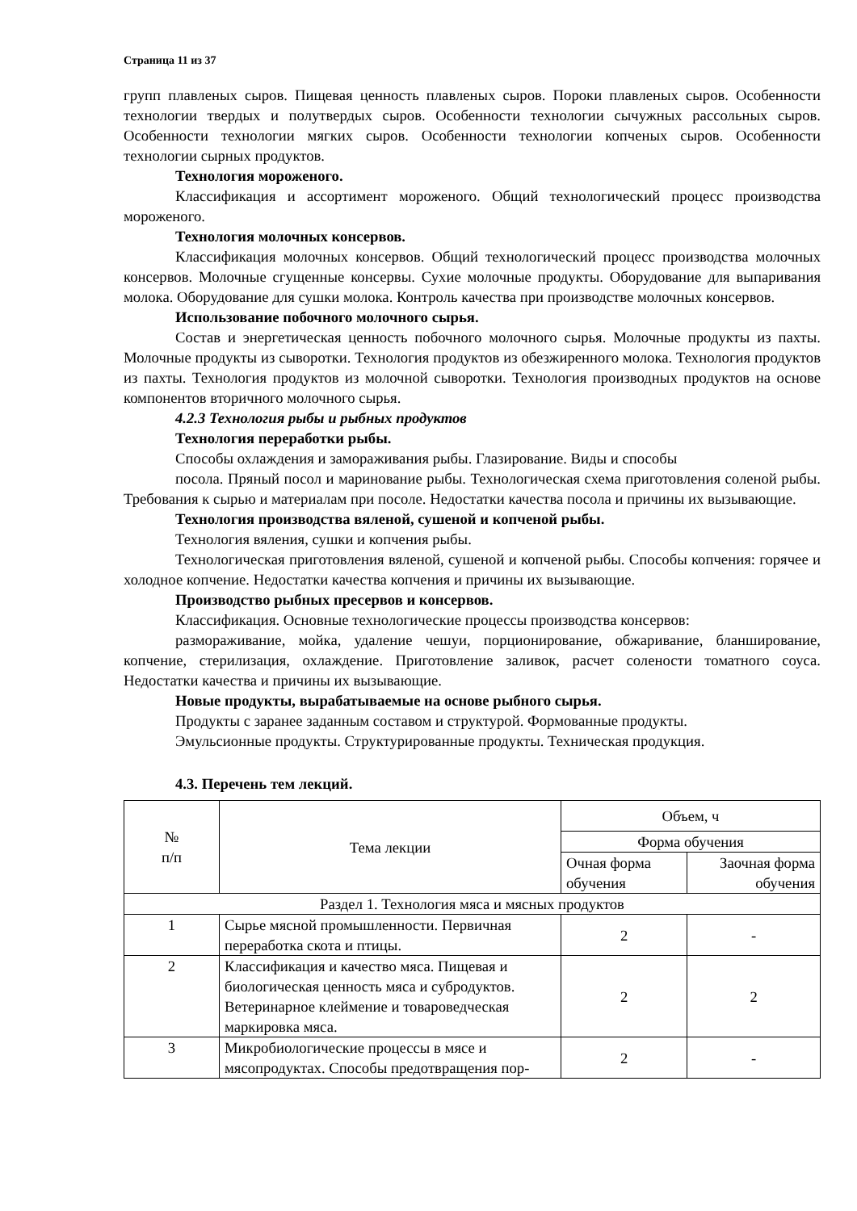Страница 11 из 37
групп плавленых сыров. Пищевая ценность плавленых сыров. Пороки плавленых сыров. Особенности технологии твердых и полутвердых сыров. Особенности технологии сычужных рассольных сыров. Особенности технологии мягких сыров. Особенности технологии копченых сыров. Особенности технологии сырных продуктов.
Технология мороженого.
Классификация и ассортимент мороженого. Общий технологический процесс производства мороженого.
Технология молочных консервов.
Классификация молочных консервов. Общий технологический процесс производства молочных консервов. Молочные сгущенные консервы. Сухие молочные продукты. Оборудование для выпаривания молока. Оборудование для сушки молока. Контроль качества при производстве молочных консервов.
Использование побочного молочного сырья.
Состав и энергетическая ценность побочного молочного сырья. Молочные продукты из пахты. Молочные продукты из сыворотки. Технология продуктов из обезжиренного молока. Технология продуктов из пахты. Технология продуктов из молочной сыворотки. Технология производных продуктов на основе компонентов вторичного молочного сырья.
4.2.3 Технология рыбы и рыбных продуктов
Технология переработки рыбы.
Способы охлаждения и замораживания рыбы. Глазирование. Виды и способы
посола. Пряный посол и маринование рыбы. Технологическая схема приготовления соленой рыбы. Требования к сырью и материалам при посоле. Недостатки качества посола и причины их вызывающие.
Технология производства вяленой, сушеной и копченой рыбы.
Технология вяления, сушки и копчения рыбы.
Технологическая приготовления вяленой, сушеной и копченой рыбы. Способы копчения: горячее и холодное копчение. Недостатки качества копчения и причины их вызывающие.
Производство рыбных пресервов и консервов.
Классификация. Основные технологические процессы производства консервов:
размораживание, мойка, удаление чешуи, порционирование, обжаривание, бланширование, копчение, стерилизация, охлаждение. Приготовление заливок, расчет солености томатного соуса. Недостатки качества и причины их вызывающие.
Новые продукты, вырабатываемые на основе рыбного сырья.
Продукты с заранее заданным составом и структурой. Формованные продукты.
Эмульсионные продукты. Структурированные продукты. Техническая продукция.
4.3. Перечень тем лекций.
| № п/п | Тема лекции | Объем, ч | |
| --- | --- | --- | --- |
| | | Форма обучения | |
| | | Очная форма обучения | Заочная форма обучения |
| Раздел 1. Технология мяса и мясных продуктов | | | |
| 1 | Сырье мясной промышленности. Первичная переработка скота и птицы. | 2 | - |
| 2 | Классификация и качество мяса. Пищевая и биологическая ценность мяса и субродуктов. Ветеринарное клеймение и товароведческая маркировка мяса. | 2 | 2 |
| 3 | Микробиологические процессы в мясе и мясопродуктах. Способы предотвращения пор- | 2 | - |